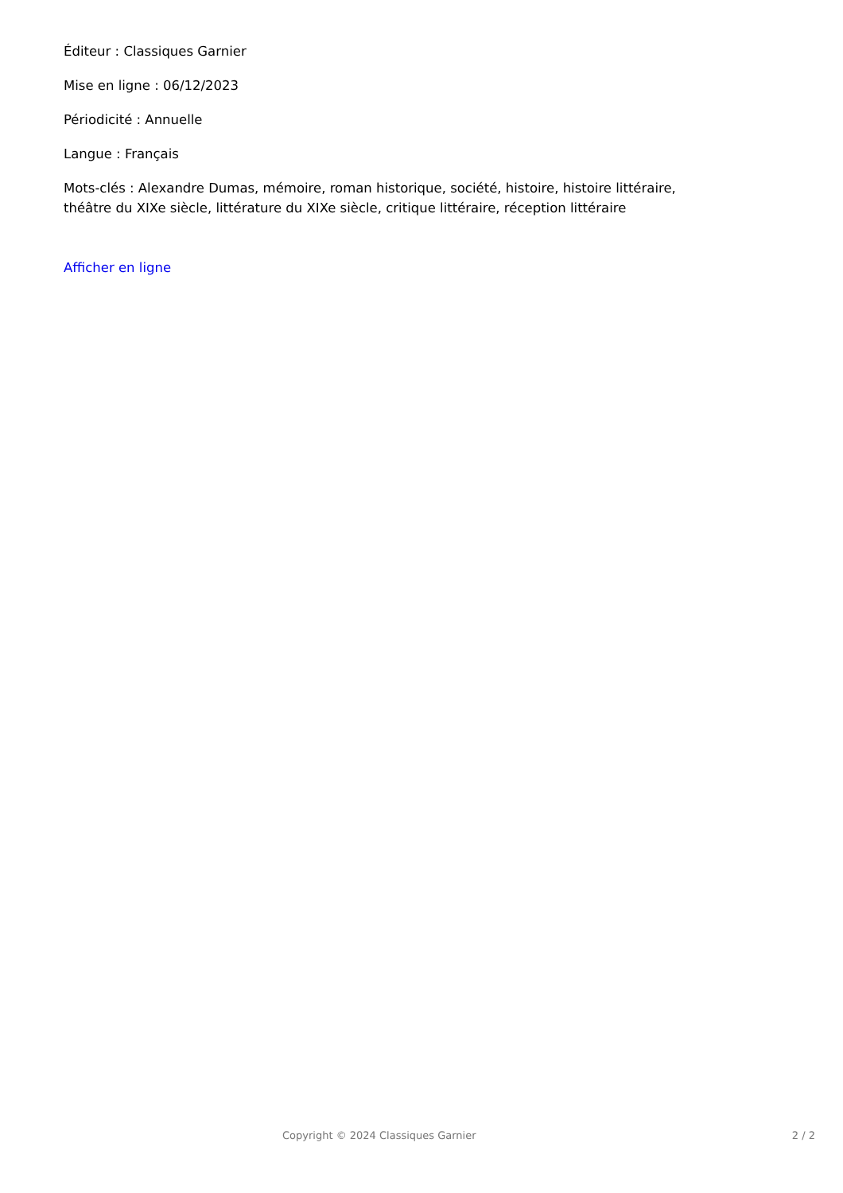Éditeur : Classiques Garnier
Mise en ligne : 06/12/2023
Périodicité : Annuelle
Langue : Français
Mots-clés : Alexandre Dumas, mémoire, roman historique, société, histoire, histoire littéraire,
théâtre du XIXe siècle, littérature du XIXe siècle, critique littéraire, réception littéraire
Afficher en ligne
Copyright © 2024 Classiques Garnier 2 / 2